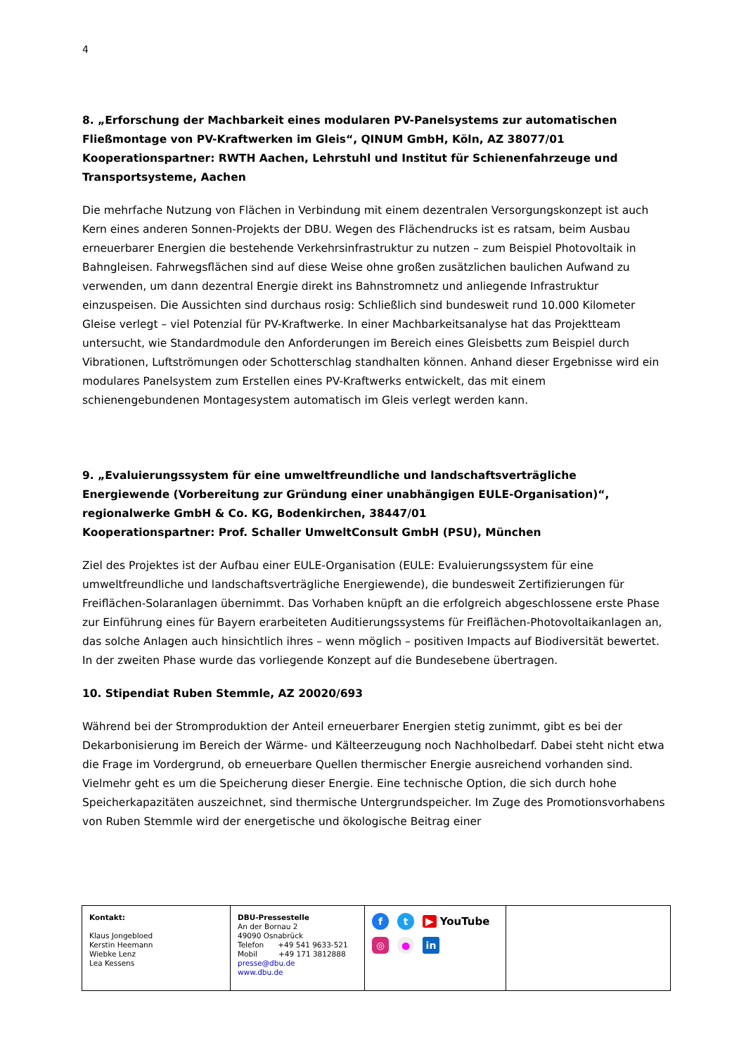4
8. „Erforschung der Machbarkeit eines modularen PV-Panelsystems zur automatischen Fließmontage von PV-Kraftwerken im Gleis“, QINUM GmbH, Köln, AZ 38077/01
Kooperationspartner: RWTH Aachen, Lehrstuhl und Institut für Schienenfahrzeuge und Transportsysteme, Aachen
Die mehrfache Nutzung von Flächen in Verbindung mit einem dezentralen Versorgungskonzept ist auch Kern eines anderen Sonnen-Projekts der DBU. Wegen des Flächendrucks ist es ratsam, beim Ausbau erneuerbarer Energien die bestehende Verkehrsinfrastruktur zu nutzen – zum Beispiel Photovoltaik in Bahngleisen. Fahrwegsflächen sind auf diese Weise ohne großen zusätzlichen baulichen Aufwand zu verwenden, um dann dezentral Energie direkt ins Bahnstromnetz und anliegende Infrastruktur einzuspeisen. Die Aussichten sind durchaus rosig: Schließlich sind bundesweit rund 10.000 Kilometer Gleise verlegt – viel Potenzial für PV-Kraftwerke. In einer Machbarkeitsanalyse hat das Projektteam untersucht, wie Standardmodule den Anforderungen im Bereich eines Gleisbetts zum Beispiel durch Vibrationen, Luftströmungen oder Schotterschlag standhalten können. Anhand dieser Ergebnisse wird ein modulares Panelsystem zum Erstellen eines PV-Kraftwerks entwickelt, das mit einem schienengebundenen Montagesystem automatisch im Gleis verlegt werden kann.
9. „Evaluierungssystem für eine umweltfreundliche und landschaftsverträgliche Energiewende (Vorbereitung zur Gründung einer unabhängigen EULE-Organisation)“, regionalwerke GmbH & Co. KG, Bodenkirchen, 38447/01
Kooperationspartner: Prof. Schaller UmweltConsult GmbH (PSU), München
Ziel des Projektes ist der Aufbau einer EULE-Organisation (EULE: Evaluierungssystem für eine umweltfreundliche und landschaftsverträgliche Energiewende), die bundesweit Zertifizierungen für Freiflächen-Solaranlagen übernimmt. Das Vorhaben knüpft an die erfolgreich abgeschlossene erste Phase zur Einführung eines für Bayern erarbeiteten Auditierungssystems für Freiflächen-Photovoltaikanlagen an, das solche Anlagen auch hinsichtlich ihres – wenn möglich – positiven Impacts auf Biodiversität bewertet. In der zweiten Phase wurde das vorliegende Konzept auf die Bundesebene übertragen.
10. Stipendiat Ruben Stemmle, AZ 20020/693
Während bei der Stromproduktion der Anteil erneuerbarer Energien stetig zunimmt, gibt es bei der Dekarbonisierung im Bereich der Wärme- und Kälteerzeugung noch Nachholbedarf. Dabei steht nicht etwa die Frage im Vordergrund, ob erneuerbare Quellen thermischer Energie ausreichend vorhanden sind. Vielmehr geht es um die Speicherung dieser Energie. Eine technische Option, die sich durch hohe Speicherkapazitäten auszeichnet, sind thermische Untergrundspeicher. Im Zuge des Promotionsvorhabens von Ruben Stemmle wird der energetische und ökologische Beitrag einer
| Kontakt: Klaus Jongebloed Kerstin Heemann Wiebke Lenz Lea Kessens | DBU-Pressestelle An der Bornau 2 49090 Osnabrück Telefon +49 541 9633-521 Mobil +49 171 3812888 presse@dbu.de www.dbu.de | f t ▶ YouTube ◎ ● in | |